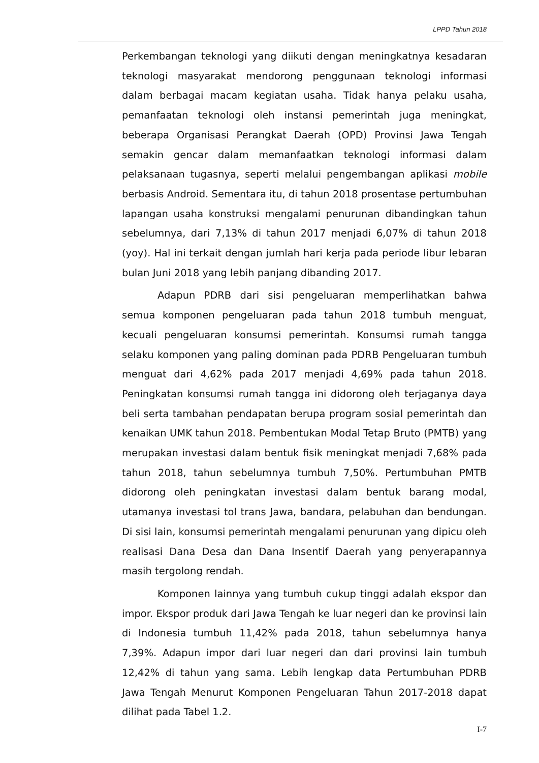LPPD Tahun 2018
Perkembangan teknologi yang diikuti dengan meningkatnya kesadaran teknologi masyarakat mendorong penggunaan teknologi informasi dalam berbagai macam kegiatan usaha. Tidak hanya pelaku usaha, pemanfaatan teknologi oleh instansi pemerintah juga meningkat, beberapa Organisasi Perangkat Daerah (OPD) Provinsi Jawa Tengah semakin gencar dalam memanfaatkan teknologi informasi dalam pelaksanaan tugasnya, seperti melalui pengembangan aplikasi mobile berbasis Android. Sementara itu, di tahun 2018 prosentase pertumbuhan lapangan usaha konstruksi mengalami penurunan dibandingkan tahun sebelumnya, dari 7,13% di tahun 2017 menjadi 6,07% di tahun 2018 (yoy). Hal ini terkait dengan jumlah hari kerja pada periode libur lebaran bulan Juni 2018 yang lebih panjang dibanding 2017.
Adapun PDRB dari sisi pengeluaran memperlihatkan bahwa semua komponen pengeluaran pada tahun 2018 tumbuh menguat, kecuali pengeluaran konsumsi pemerintah. Konsumsi rumah tangga selaku komponen yang paling dominan pada PDRB Pengeluaran tumbuh menguat dari 4,62% pada 2017 menjadi 4,69% pada tahun 2018. Peningkatan konsumsi rumah tangga ini didorong oleh terjaganya daya beli serta tambahan pendapatan berupa program sosial pemerintah dan kenaikan UMK tahun 2018. Pembentukan Modal Tetap Bruto (PMTB) yang merupakan investasi dalam bentuk fisik meningkat menjadi 7,68% pada tahun 2018, tahun sebelumnya tumbuh 7,50%. Pertumbuhan PMTB didorong oleh peningkatan investasi dalam bentuk barang modal, utamanya investasi tol trans Jawa, bandara, pelabuhan dan bendungan. Di sisi lain, konsumsi pemerintah mengalami penurunan yang dipicu oleh realisasi Dana Desa dan Dana Insentif Daerah yang penyerapannya masih tergolong rendah.
Komponen lainnya yang tumbuh cukup tinggi adalah ekspor dan impor. Ekspor produk dari Jawa Tengah ke luar negeri dan ke provinsi lain di Indonesia tumbuh 11,42% pada 2018, tahun sebelumnya hanya 7,39%. Adapun impor dari luar negeri dan dari provinsi lain tumbuh 12,42% di tahun yang sama. Lebih lengkap data Pertumbuhan PDRB Jawa Tengah Menurut Komponen Pengeluaran Tahun 2017-2018 dapat dilihat pada Tabel 1.2.
I-7